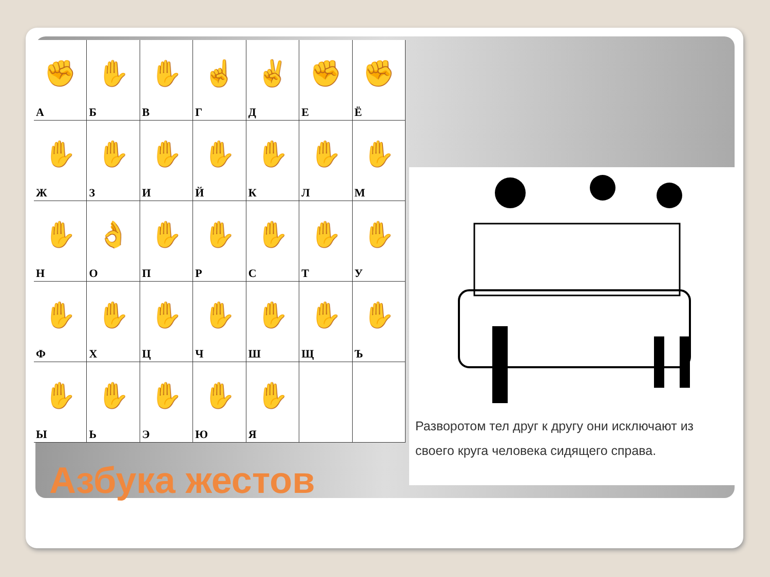✊
А
✋
Б
✋
В
☝
Г
✌
Д
✊
Е
✊
Ё
✋
Ж
✋
З
✋
И
✋
Й
✋
К
✋
Л
✋
М
✋
Н
👌
О
✋
П
✋
Р
✋
С
✋
Т
✋
У
✋
Ф
✋
Х
✋
Ц
✋
Ч
✋
Ш
✋
Щ
✋
Ъ
✋
Ы
✋
Ь
✋
Э
✋
Ю
✋
Я
Разворотом тел друг к другу они исключают из своего круга человека сидящего справа.
Азбука жестов